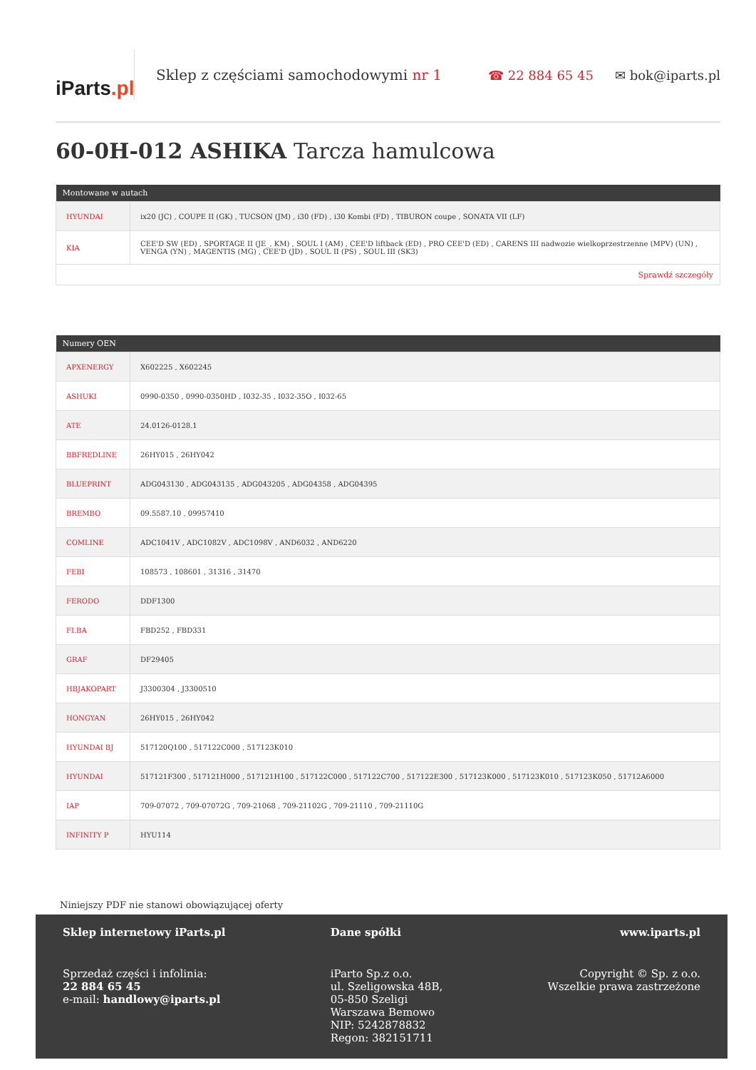iParts.pl
Sklep z częściami samochodowymi nr 1
☎ 22 884 65 45 ✉ bok@iparts.pl
60-0H-012 ASHIKA Tarcza hamulcowa
| Montowane w autach | |
| --- | --- |
| HYUNDAI | ix20 (JC) , COUPE II (GK) , TUCSON (JM) , i30 (FD) , i30 Kombi (FD) , TIBURON coupe , SONATA VII (LF) |
| KIA | CEE'D SW (ED) , SPORTAGE II (JE_, KM) , SOUL I (AM) , CEE'D liftback (ED) , PRO CEE'D (ED) , CARENS III nadwozie wielkoprzestrzenne (MPV) (UN) , VENGA (YN) , MAGENTIS (MG) , CEE'D (JD) , SOUL II (PS) , SOUL III (SK3) |
| Sprawdź szczegóły | |
| Numery OEN | |
| --- | --- |
| APXENERGY | X602225 , X602245 |
| ASHUKI | 0990-0350 , 0990-0350HD , I032-35 , I032-35O , I032-65 |
| ATE | 24.0126-0128.1 |
| BBFREDLINE | 26HY015 , 26HY042 |
| BLUEPRINT | ADG043130 , ADG043135 , ADG043205 , ADG04358 , ADG04395 |
| BREMBO | 09.5587.10 , 09957410 |
| COMLINE | ADC1041V , ADC1082V , ADC1098V , AND6032 , AND6220 |
| FEBI | 108573 , 108601 , 31316 , 31470 |
| FERODO | DDF1300 |
| FI.BA | FBD252 , FBD331 |
| GRAF | DF29405 |
| HBJAKOPART | J3300304 , J3300510 |
| HONGYAN | 26HY015 , 26HY042 |
| HYUNDAI BJ | 517120Q100 , 517122C000 , 517123K010 |
| HYUNDAI | 517121F300 , 517121H000 , 517121H100 , 517122C000 , 517122C700 , 517122E300 , 517123K000 , 517123K010 , 517123K050 , 51712A6000 |
| IAP | 709-07072 , 709-07072G , 709-21068 , 709-21102G , 709-21110 , 709-21110G |
| INFINITY P | HYU114 |
Niniejszy PDF nie stanowi obowiązującej oferty
Sklep internetowy iParts.pl
Sprzedaż części i infolinia:
22 884 65 45
e-mail: handlowy@iparts.pl
Dane spółki
iParto Sp.z o.o.
ul. Szeligowska 48B,
05-850 Szeligi
Warszawa Bemowo
NIP: 5242878832
Regon: 382151711
www.iparts.pl
Copyright © Sp. z o.o.
Wszelkie prawa zastrzeżone